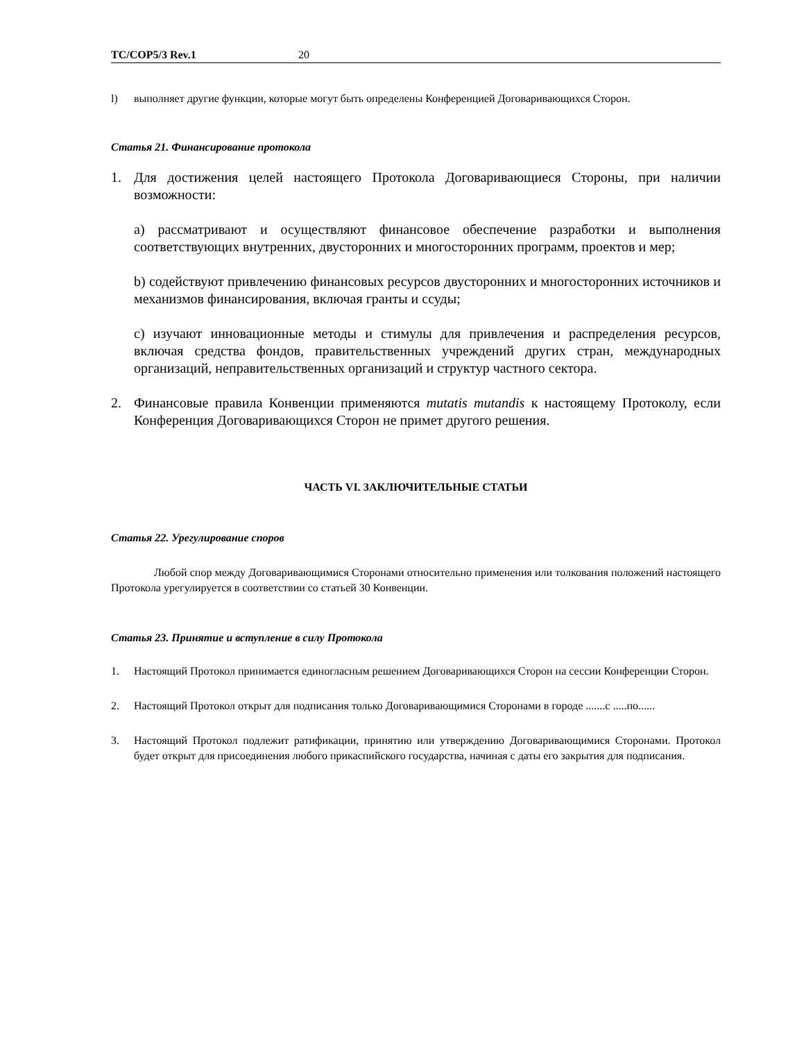TC/COP5/3 Rev.1 20
l) выполняет другие функции, которые могут быть определены Конференцией Договаривающихся Сторон.
Статья 21. Финансирование протокола
1. Для достижения целей настоящего Протокола Договаривающиеся Стороны, при наличии возможности:
а) рассматривают и осуществляют финансовое обеспечение разработки и выполнения соответствующих внутренних, двусторонних и многосторонних программ, проектов и мер;
b) содействуют привлечению финансовых ресурсов двусторонних и многосторонних источников и механизмов финансирования, включая гранты и ссуды;
с) изучают инновационные методы и стимулы для привлечения и распределения ресурсов, включая средства фондов, правительственных учреждений других стран, международных организаций, неправительственных организаций и структур частного сектора.
2. Финансовые правила Конвенции применяются mutatis mutandis к настоящему Протоколу, если Конференция Договаривающихся Сторон не примет другого решения.
ЧАСТЬ VI. ЗАКЛЮЧИТЕЛЬНЫЕ СТАТЬИ
Статья 22. Урегулирование споров
Любой спор между Договаривающимися Сторонами относительно применения или толкования положений настоящего Протокола урегулируется в соответствии со статьей 30 Конвенции.
Статья 23. Принятие и вступление в силу Протокола
1. Настоящий Протокол принимается единогласным решением Договаривающихся Сторон на сессии Конференции Сторон.
2. Настоящий Протокол открыт для подписания только Договаривающимися Сторонами в городе .......с .....по......
3. Настоящий Протокол подлежит ратификации, принятию или утверждению Договаривающимися Сторонами. Протокол будет открыт для присоединения любого прикаспийского государства, начиная с даты его закрытия для подписания.